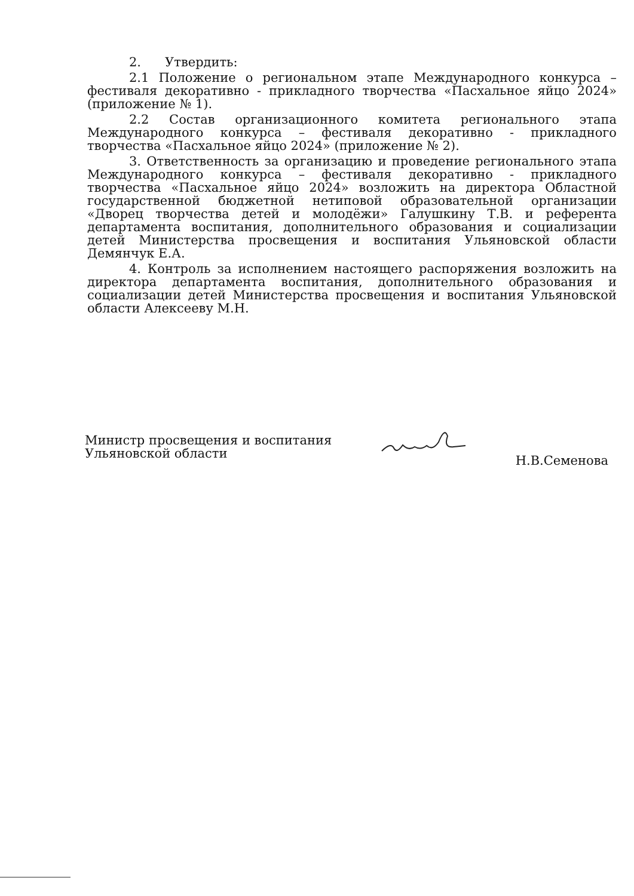2. Утвердить:
2.1 Положение о региональном этапе Международного конкурса – фестиваля декоративно - прикладного творчества «Пасхальное яйцо 2024» (приложение № 1).
2.2 Состав организационного комитета регионального этапа Международного конкурса – фестиваля декоративно - прикладного творчества «Пасхальное яйцо 2024» (приложение № 2).
3. Ответственность за организацию и проведение регионального этапа Международного конкурса – фестиваля декоративно - прикладного творчества «Пасхальное яйцо 2024» возложить на директора Областной государственной бюджетной нетиповой образовательной организации «Дворец творчества детей и молодёжи» Галушкину Т.В. и референта департамента воспитания, дополнительного образования и социализации детей Министерства просвещения и воспитания Ульяновской области Демянчук Е.А.
4. Контроль за исполнением настоящего распоряжения возложить на директора департамента воспитания, дополнительного образования и социализации детей Министерства просвещения и воспитания Ульяновской области Алексееву М.Н.
Министр просвещения и воспитания
Ульяновской области
Н.В.Семенова